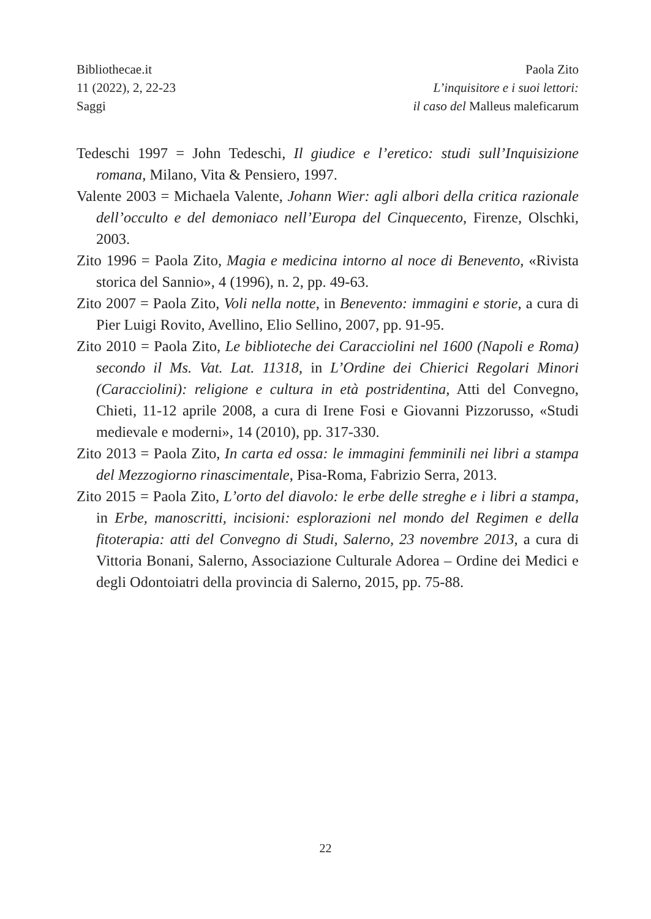Bibliothecae.it
11 (2022), 2, 22-23
Saggi
Paola Zito
L’inquisitore e i suoi lettori:
il caso del Malleus maleficarum
Tedeschi 1997 = John Tedeschi, Il giudice e l’eretico: studi sull’Inquisizione romana, Milano, Vita & Pensiero, 1997.
Valente 2003 = Michaela Valente, Johann Wier: agli albori della critica razionale dell’occulto e del demoniaco nell’Europa del Cinquecento, Firenze, Olschki, 2003.
Zito 1996 = Paola Zito, Magia e medicina intorno al noce di Benevento, «Rivista storica del Sannio», 4 (1996), n. 2, pp. 49-63.
Zito 2007 = Paola Zito, Voli nella notte, in Benevento: immagini e storie, a cura di Pier Luigi Rovito, Avellino, Elio Sellino, 2007, pp. 91-95.
Zito 2010 = Paola Zito, Le biblioteche dei Caracciolini nel 1600 (Napoli e Roma) secondo il Ms. Vat. Lat. 11318, in L’Ordine dei Chierici Regolari Minori (Caracciolini): religione e cultura in età postridentina, Atti del Convegno, Chieti, 11-12 aprile 2008, a cura di Irene Fosi e Giovanni Pizzorusso, «Studi medievale e moderni», 14 (2010), pp. 317-330.
Zito 2013 = Paola Zito, In carta ed ossa: le immagini femminili nei libri a stampa del Mezzogiorno rinascimentale, Pisa-Roma, Fabrizio Serra, 2013.
Zito 2015 = Paola Zito, L’orto del diavolo: le erbe delle streghe e i libri a stampa, in Erbe, manoscritti, incisioni: esplorazioni nel mondo del Regimen e della fitoterapia: atti del Convegno di Studi, Salerno, 23 novembre 2013, a cura di Vittoria Bonani, Salerno, Associazione Culturale Adorea – Ordine dei Medici e degli Odontoiatri della provincia di Salerno, 2015, pp. 75-88.
22